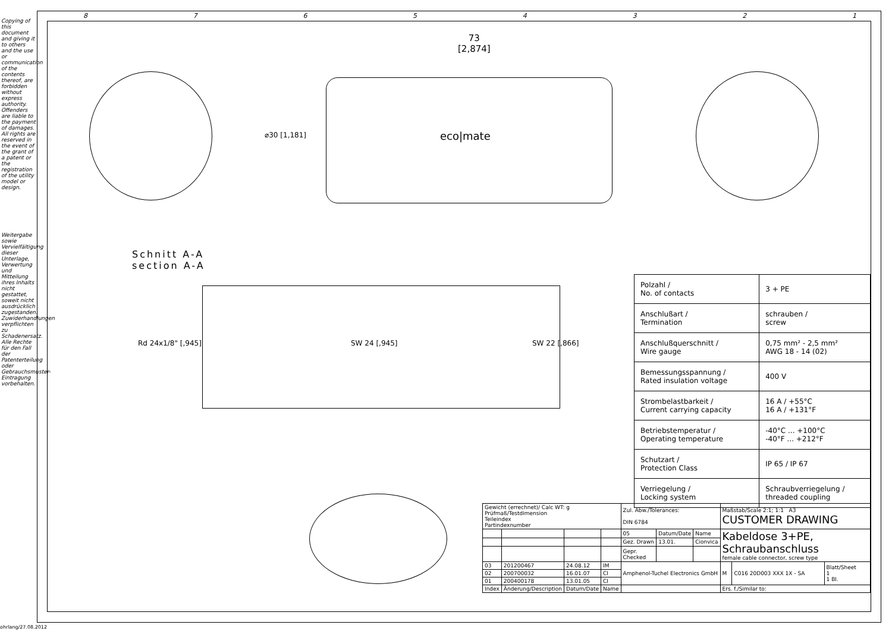Copying of this document and giving it to others and the use or communication of the contents thereof, are forbidden without express authority. Offenders are liable to the payment of damages. All rights are reserved in the event of the grant of a patent or the registration of the utility model or design.
Weitergabe sowie Vervielfältigung dieser Unterlage, Verwertung und Mitteilung ihres Inhalts nicht gestattet, soweit nicht ausdrücklich zugestanden. Zuwiderhandlungen verpflichten zu Schadenersatz. Alle Rechte für den Fall der Patenterteilung oder Gebrauchsmuster-Eintragung vorbehalten.
87654321
73
[2,874]
eco|mate
⌀30 [1,181]
Schnitt A-A
section A-A
Rd 24x1/8" [,945] SW 24 [,945] SW 22 [,866]
| Polzahl / No. of contacts | 3 + PE |
| Anschlußart / Termination | schrauben / screw |
| Anschlußquerschnitt / Wire gauge | 0,75 mm² - 2,5 mm² AWG 18 - 14 (02) |
| Bemessungsspannung / Rated insulation voltage | 400 V |
| Strombelastbarkeit / Current carrying capacity | 16 A / +55°C 16 A / +131°F |
| Betriebstemperatur / Operating temperature | -40°C ... +100°C -40°F ... +212°F |
| Schutzart / Protection Class | IP 65 / IP 67 |
| Verriegelung / Locking system | Schraubverriegelung / threaded coupling |
| Gewicht (errechnet)/ Calc WT: g Prüfmaß/Testdimension Teileindex Partindexnumber | | | | Zul. Abw./Tolerances: DIN 6784 | | | Maßstab/Scale 2:1; 1:1 A3 CUSTOMER DRAWING | | |
| | | | | 05 | Datum/Date | Name | Kabeldose 3+PE, Schraubanschluss female cable connector, screw type | | |
| | | | | Gez. Drawn | 13.01. | Cionvica | | | |
| | | | | Gepr. Checked | | | | | |
| 03 | 201200467 | 24.08.12 | IM | Amphenol-Tuchel Electronics GmbH | | | M | C016 20D003 XXX 1X - SA | Blatt/Sheet 1 1 Bl. |
| 02 | 200700032 | 16.01.07 | CI | | | | | | |
| 01 | 200400178 | 13.01.05 | CI | | | | | | |
| Index | Änderung/Description | Datum/Date | Name | | | | Ers. f./Similar to: | | |
ohrlang/27.08.2012